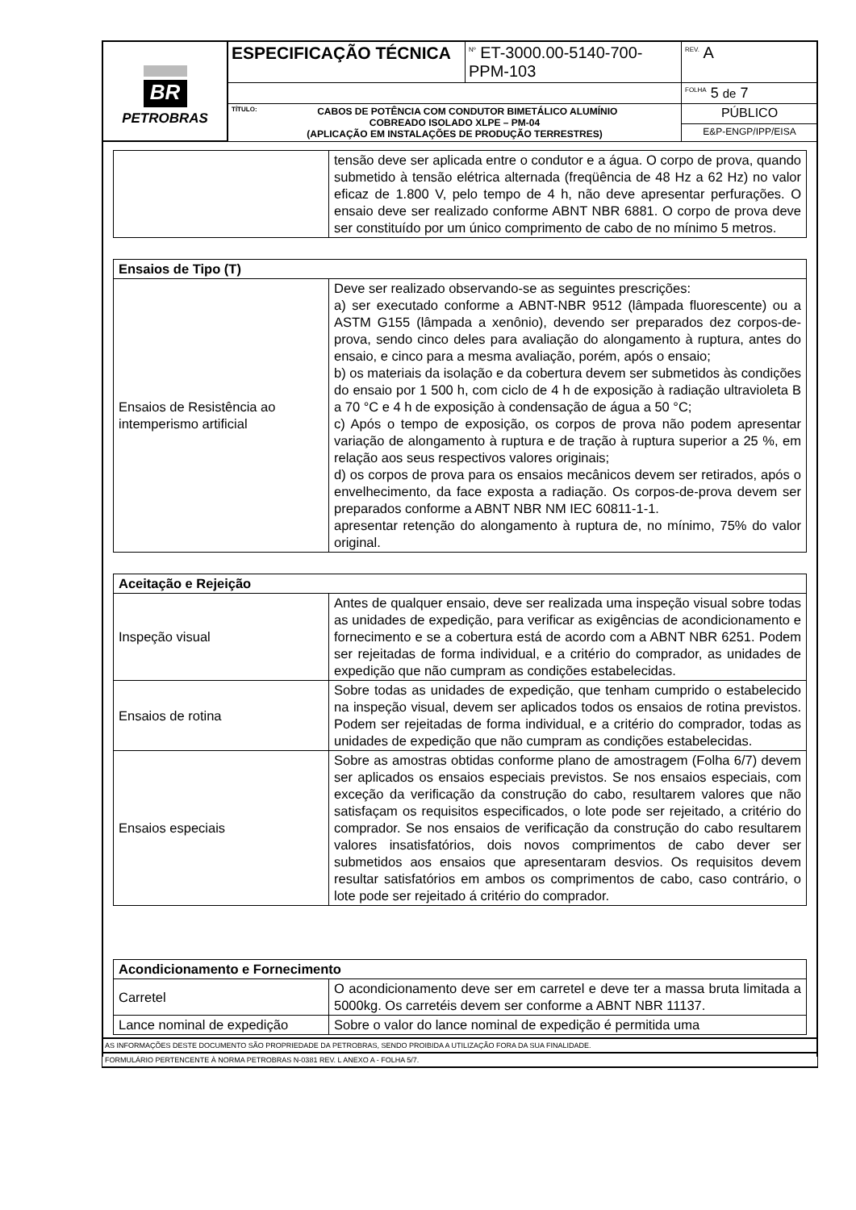| BR PETROBRAS | ESPECIFICAÇÃO TÉCNICA | <sup>Nº</sup> ET-3000.00-5140-700-PPM-103 | <sup>REV.</sup> A |
| | | | <sup>FOLHA</sup> 5 de 7 |
| | TÍTULO: CABOS DE POTÊNCIA COM CONDUTOR BIMETÁLICO ALUMÍNIO COBREADO ISOLADO XLPE – PM-04 (APLICAÇÃO EM INSTALAÇÕES DE PRODUÇÃO TERRESTRES) | | PÚBLICO |
| | | | E&P-ENGP/IPP/EISA |
| | tensão deve ser aplicada entre o condutor e a água. O corpo de prova, quando submetido à tensão elétrica alternada (freqüência de 48 Hz a 62 Hz) no valor eficaz de 1.800 V, pelo tempo de 4 h, não deve apresentar perfurações. O ensaio deve ser realizado conforme ABNT NBR 6881. O corpo de prova deve ser constituído por um único comprimento de cabo de no mínimo 5 metros. |
| Ensaios de Tipo (T) | |
| --- | --- |
| Ensaios de Resistência ao intemperismo artificial | Deve ser realizado observando-se as seguintes prescrições: a) ser executado conforme a ABNT-NBR 9512 (lâmpada fluorescente) ou a ASTM G155 (lâmpada a xenônio), devendo ser preparados dez corpos-de-prova, sendo cinco deles para avaliação do alongamento à ruptura, antes do ensaio, e cinco para a mesma avaliação, porém, após o ensaio; b) os materiais da isolação e da cobertura devem ser submetidos às condições do ensaio por 1 500 h, com ciclo de 4 h de exposição à radiação ultravioleta B a 70 °C e 4 h de exposição à condensação de água a 50 °C; c) Após o tempo de exposição, os corpos de prova não podem apresentar variação de alongamento à ruptura e de tração à ruptura superior a 25 %, em relação aos seus respectivos valores originais; d) os corpos de prova para os ensaios mecânicos devem ser retirados, após o envelhecimento, da face exposta a radiação. Os corpos-de-prova devem ser preparados conforme a ABNT NBR NM IEC 60811-1-1. apresentar retenção do alongamento à ruptura de, no mínimo, 75% do valor original. |
| Aceitação e Rejeição | |
| --- | --- |
| Inspeção visual | Antes de qualquer ensaio, deve ser realizada uma inspeção visual sobre todas as unidades de expedição, para verificar as exigências de acondicionamento e fornecimento e se a cobertura está de acordo com a ABNT NBR 6251. Podem ser rejeitadas de forma individual, e a critério do comprador, as unidades de expedição que não cumpram as condições estabelecidas. |
| Ensaios de rotina | Sobre todas as unidades de expedição, que tenham cumprido o estabelecido na inspeção visual, devem ser aplicados todos os ensaios de rotina previstos. Podem ser rejeitadas de forma individual, e a critério do comprador, todas as unidades de expedição que não cumpram as condições estabelecidas. |
| Ensaios especiais | Sobre as amostras obtidas conforme plano de amostragem (Folha 6/7) devem ser aplicados os ensaios especiais previstos. Se nos ensaios especiais, com exceção da verificação da construção do cabo, resultarem valores que não satisfaçam os requisitos especificados, o lote pode ser rejeitado, a critério do comprador. Se nos ensaios de verificação da construção do cabo resultarem valores insatisfatórios, dois novos comprimentos de cabo dever ser submetidos aos ensaios que apresentaram desvios. Os requisitos devem resultar satisfatórios em ambos os comprimentos de cabo, caso contrário, o lote pode ser rejeitado á critério do comprador. |
| Acondicionamento e Fornecimento | |
| --- | --- |
| Carretel | O acondicionamento deve ser em carretel e deve ter a massa bruta limitada a 5000kg. Os carretéis devem ser conforme a ABNT NBR 11137. |
| Lance nominal de expedição | Sobre o valor do lance nominal de expedição é permitida uma |
| AS INFORMAÇÕES DESTE DOCUMENTO SÃO PROPRIEDADE DA PETROBRAS, SENDO PROIBIDA A UTILIZAÇÃO FORA DA SUA FINALIDADE. |
| FORMULÁRIO PERTENCENTE À NORMA PETROBRAS N-0381 REV. L ANEXO A - FOLHA 5/7. |